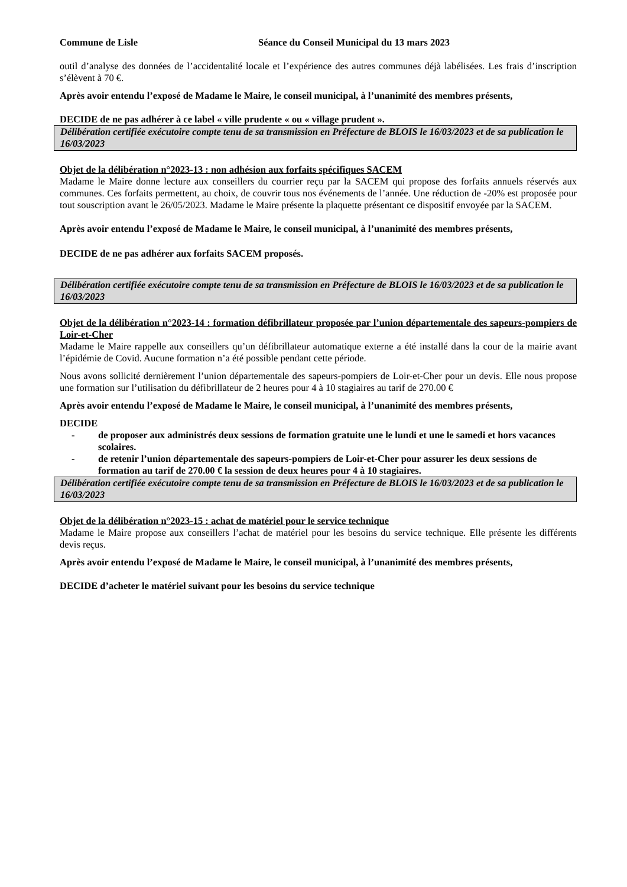Commune de Lisle Séance du Conseil Municipal du 13 mars 2023
outil d’analyse des données de l’accidentalité locale et l’expérience des autres communes déjà labélisées. Les frais d’inscription s’élèvent à 70 €.
Après avoir entendu l’exposé de Madame le Maire, le conseil municipal, à l’unanimité des membres présents,
DECIDE de ne pas adhérer à ce label « ville prudente « ou « village prudent ».
Délibération certifiée exécutoire compte tenu de sa transmission en Préfecture de BLOIS le 16/03/2023 et de sa publication le 16/03/2023
Objet de la délibération n°2023-13 : non adhésion aux forfaits spécifiques SACEM
Madame le Maire donne lecture aux conseillers du courrier reçu par la SACEM qui propose des forfaits annuels réservés aux communes. Ces forfaits permettent, au choix, de couvrir tous nos événements de l’année. Une réduction de -20% est proposée pour tout souscription avant le 26/05/2023. Madame le Maire présente la plaquette présentant ce dispositif envoyée par la SACEM.
Après avoir entendu l’exposé de Madame le Maire, le conseil municipal, à l’unanimité des membres présents,
DECIDE de ne pas adhérer aux forfaits SACEM proposés.
Délibération certifiée exécutoire compte tenu de sa transmission en Préfecture de BLOIS le 16/03/2023 et de sa publication le 16/03/2023
Objet de la délibération n°2023-14 : formation défibrillateur proposée par l’union départementale des sapeurs-pompiers de Loir-et-Cher
Madame le Maire rappelle aux conseillers qu’un défibrillateur automatique externe a été installé dans la cour de la mairie avant l’épidémie de Covid. Aucune formation n’a été possible pendant cette période.
Nous avons sollicité dernièrement l’union départementale des sapeurs-pompiers de Loir-et-Cher pour un devis. Elle nous propose une formation sur l’utilisation du défibrillateur de 2 heures pour 4 à 10 stagiaires au tarif de 270.00 €
Après avoir entendu l’exposé de Madame le Maire, le conseil municipal, à l’unanimité des membres présents,
DECIDE
- de proposer aux administrés deux sessions de formation gratuite une le lundi et une le samedi et hors vacances scolaires.
- de retenir l’union départementale des sapeurs-pompiers de Loir-et-Cher pour assurer les deux sessions de formation au tarif de 270.00 € la session de deux heures pour 4 à 10 stagiaires.
Délibération certifiée exécutoire compte tenu de sa transmission en Préfecture de BLOIS le 16/03/2023 et de sa publication le 16/03/2023
Objet de la délibération n°2023-15 : achat de matériel pour le service technique
Madame le Maire propose aux conseillers l’achat de matériel pour les besoins du service technique. Elle présente les différents devis reçus.
Après avoir entendu l’exposé de Madame le Maire, le conseil municipal, à l’unanimité des membres présents,
DECIDE d’acheter le matériel suivant pour les besoins du service technique